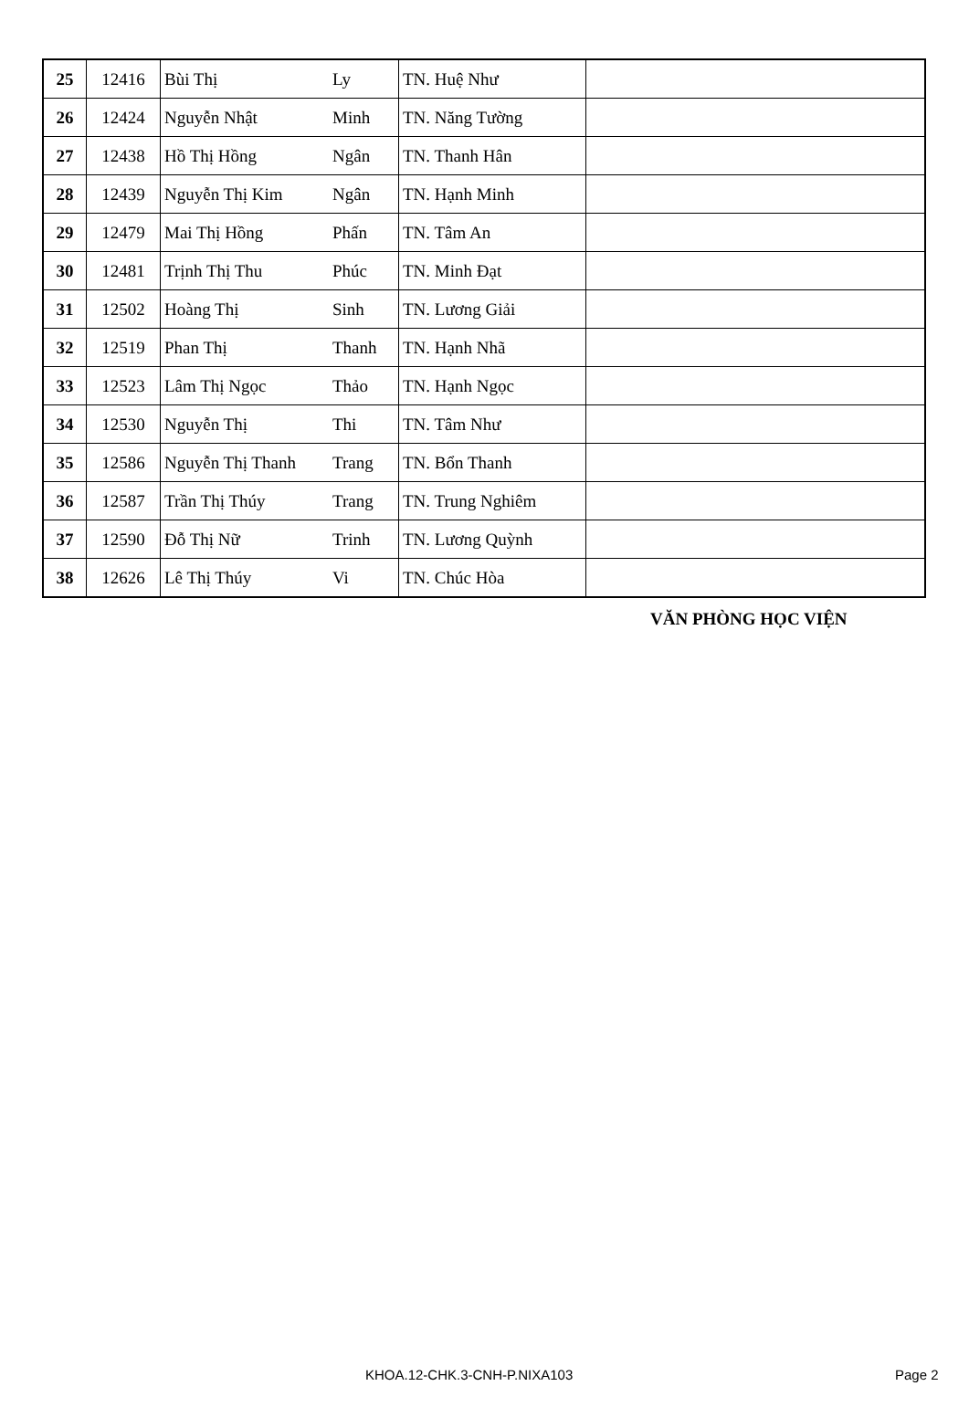| 25 | 12416 | Bùi Thị | Ly | TN. Huệ Như | |
| 26 | 12424 | Nguyễn Nhật | Minh | TN. Năng Tường | |
| 27 | 12438 | Hồ Thị Hồng | Ngân | TN. Thanh Hân | |
| 28 | 12439 | Nguyễn Thị Kim | Ngân | TN. Hạnh Minh | |
| 29 | 12479 | Mai Thị Hồng | Phấn | TN. Tâm An | |
| 30 | 12481 | Trịnh Thị Thu | Phúc | TN. Minh Đạt | |
| 31 | 12502 | Hoàng Thị | Sinh | TN. Lương Giải | |
| 32 | 12519 | Phan Thị | Thanh | TN. Hạnh Nhã | |
| 33 | 12523 | Lâm Thị Ngọc | Thảo | TN. Hạnh Ngọc | |
| 34 | 12530 | Nguyễn Thị | Thi | TN. Tâm Như | |
| 35 | 12586 | Nguyễn Thị Thanh | Trang | TN. Bổn Thanh | |
| 36 | 12587 | Trần Thị Thúy | Trang | TN. Trung Nghiêm | |
| 37 | 12590 | Đỗ Thị Nữ | Trinh | TN. Lương Quỳnh | |
| 38 | 12626 | Lê Thị Thúy | Vi | TN. Chúc Hòa | |
VĂN PHÒNG HỌC VIỆN
KHOA.12-CHK.3-CNH-P.NIXA103 Page 2